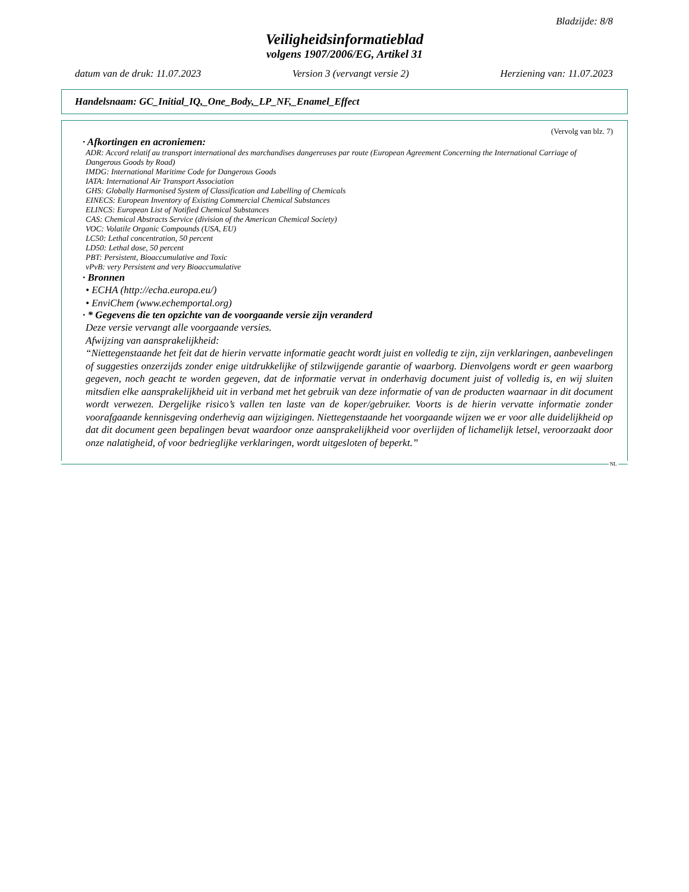Bladzijde: 8/8
Veiligheidsinformatieblad
volgens 1907/2006/EG, Artikel 31
datum van de druk: 11.07.2023 Version 3 (vervangt versie 2) Herziening van: 11.07.2023
Handelsnaam: GC_Initial_IQ,_One_Body,_LP_NF,_Enamel_Effect
(Vervolg van blz. 7)
· Afkortingen en acroniemen:
ADR: Accord relatif au transport international des marchandises dangereuses par route (European Agreement Concerning the International Carriage of Dangerous Goods by Road)
IMDG: International Maritime Code for Dangerous Goods
IATA: International Air Transport Association
GHS: Globally Harmonised System of Classification and Labelling of Chemicals
EINECS: European Inventory of Existing Commercial Chemical Substances
ELINCS: European List of Notified Chemical Substances
CAS: Chemical Abstracts Service (division of the American Chemical Society)
VOC: Volatile Organic Compounds (USA, EU)
LC50: Lethal concentration, 50 percent
LD50: Lethal dose, 50 percent
PBT: Persistent, Bioaccumulative and Toxic
vPvB: very Persistent and very Bioaccumulative
· Bronnen
• ECHA (http://echa.europa.eu/)
• EnviChem (www.echemportal.org)
· * Gegevens die ten opzichte van de voorgaande versie zijn veranderd
Deze versie vervangt alle voorgaande versies.
Afwijzing van aansprakelijkheid:
“Niettegenstaande het feit dat de hierin vervatte informatie geacht wordt juist en volledig te zijn, zijn verklaringen, aanbevelingen of suggesties onzerzijds zonder enige uitdrukkelijke of stilzwijgende garantie of waarborg. Dienvolgens wordt er geen waarborg gegeven, noch geacht te worden gegeven, dat de informatie vervat in onderhavig document juist of volledig is, en wij sluiten mitsdien elke aansprakelijkheid uit in verband met het gebruik van deze informatie of van de producten waarnaar in dit document wordt verwezen. Dergelijke risico’s vallen ten laste van de koper/gebruiker. Voorts is de hierin vervatte informatie zonder voorafgaande kennisgeving onderhevig aan wijzigingen. Niettegenstaande het voorgaande wijzen we er voor alle duidelijkheid op dat dit document geen bepalingen bevat waardoor onze aansprakelijkheid voor overlijden of lichamelijk letsel, veroorzaakt door onze nalatigheid, of voor bedrieglijke verklaringen, wordt uitgesloten of beperkt.”
NL